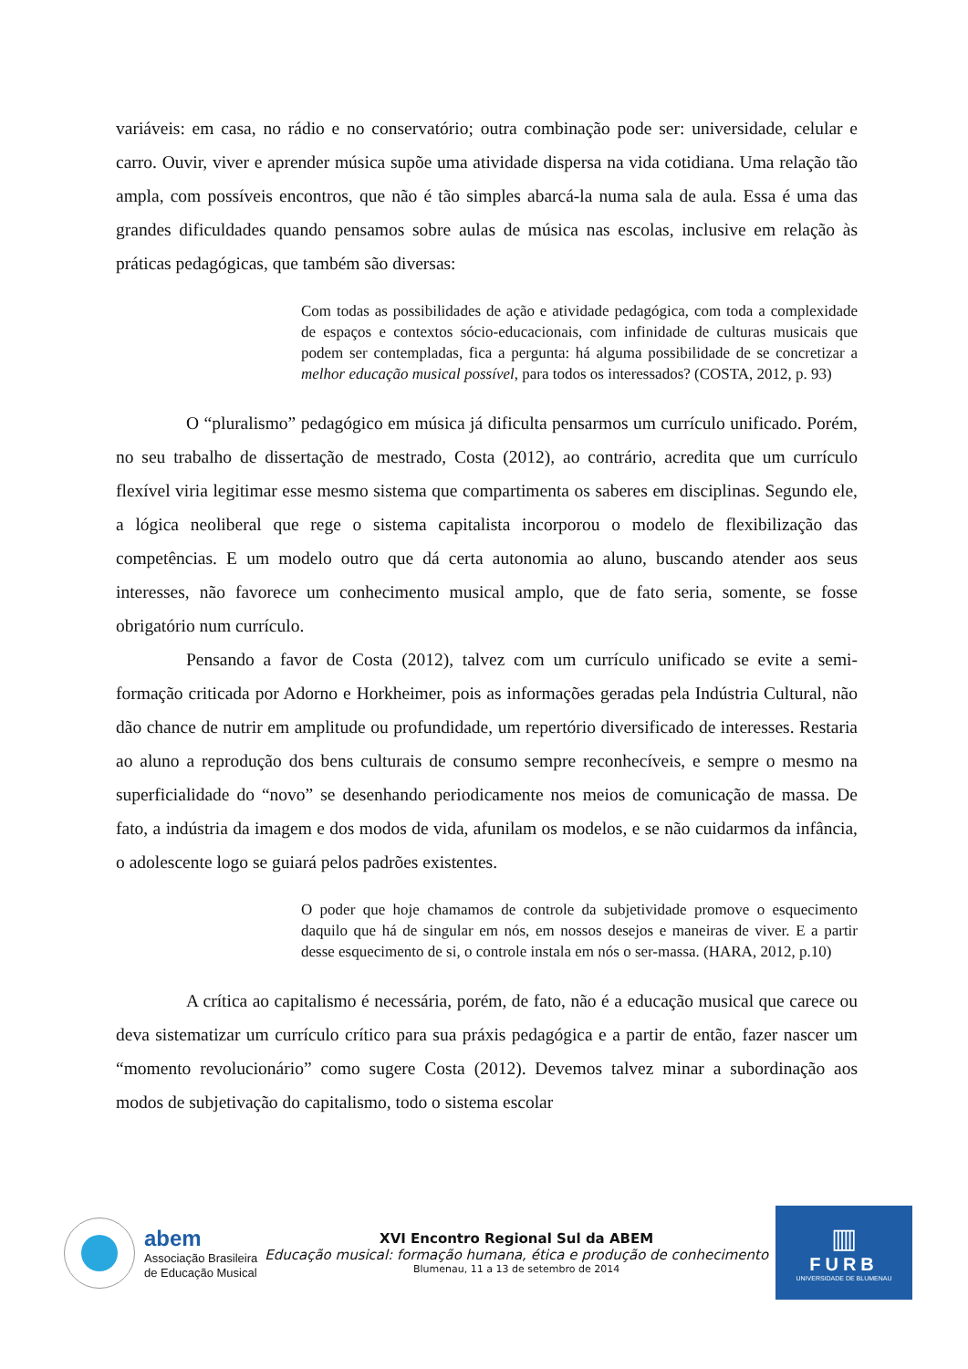variáveis: em casa, no rádio e no conservatório; outra combinação pode ser: universidade, celular e carro. Ouvir, viver e aprender música supõe uma atividade dispersa na vida cotidiana. Uma relação tão ampla, com possíveis encontros, que não é tão simples abarcá-la numa sala de aula. Essa é uma das grandes dificuldades quando pensamos sobre aulas de música nas escolas, inclusive em relação às práticas pedagógicas, que também são diversas:
Com todas as possibilidades de ação e atividade pedagógica, com toda a complexidade de espaços e contextos sócio-educacionais, com infinidade de culturas musicais que podem ser contempladas, fica a pergunta: há alguma possibilidade de se concretizar a melhor educação musical possível, para todos os interessados? (COSTA, 2012, p. 93)
O “pluralismo” pedagógico em música já dificulta pensarmos um currículo unificado. Porém, no seu trabalho de dissertação de mestrado, Costa (2012), ao contrário, acredita que um currículo flexível viria legitimar esse mesmo sistema que compartimenta os saberes em disciplinas. Segundo ele, a lógica neoliberal que rege o sistema capitalista incorporou o modelo de flexibilização das competências. E um modelo outro que dá certa autonomia ao aluno, buscando atender aos seus interesses, não favorece um conhecimento musical amplo, que de fato seria, somente, se fosse obrigatório num currículo.
Pensando a favor de Costa (2012), talvez com um currículo unificado se evite a semi-formação criticada por Adorno e Horkheimer, pois as informações geradas pela Indústria Cultural, não dão chance de nutrir em amplitude ou profundidade, um repertório diversificado de interesses. Restaria ao aluno a reprodução dos bens culturais de consumo sempre reconhecíveis, e sempre o mesmo na superficialidade do “novo” se desenhando periodicamente nos meios de comunicação de massa. De fato, a indústria da imagem e dos modos de vida, afunilam os modelos, e se não cuidarmos da infância, o adolescente logo se guiará pelos padrões existentes.
O poder que hoje chamamos de controle da subjetividade promove o esquecimento daquilo que há de singular em nós, em nossos desejos e maneiras de viver. E a partir desse esquecimento de si, o controle instala em nós o ser-massa. (HARA, 2012, p.10)
A crítica ao capitalismo é necessária, porém, de fato, não é a educação musical que carece ou deva sistematizar um currículo crítico para sua práxis pedagógica e a partir de então, fazer nascer um “momento revolucionário” como sugere Costa (2012). Devemos talvez minar a subordinação aos modos de subjetivação do capitalismo, todo o sistema escolar
abem
Associação Brasileira
de Educação Musical
XVI Encontro Regional Sul da ABEM
Educação musical: formação humana, ética e produção de conhecimento
Blumenau, 11 a 13 de setembro de 2014
▥
FURB
UNIVERSIDADE DE BLUMENAU